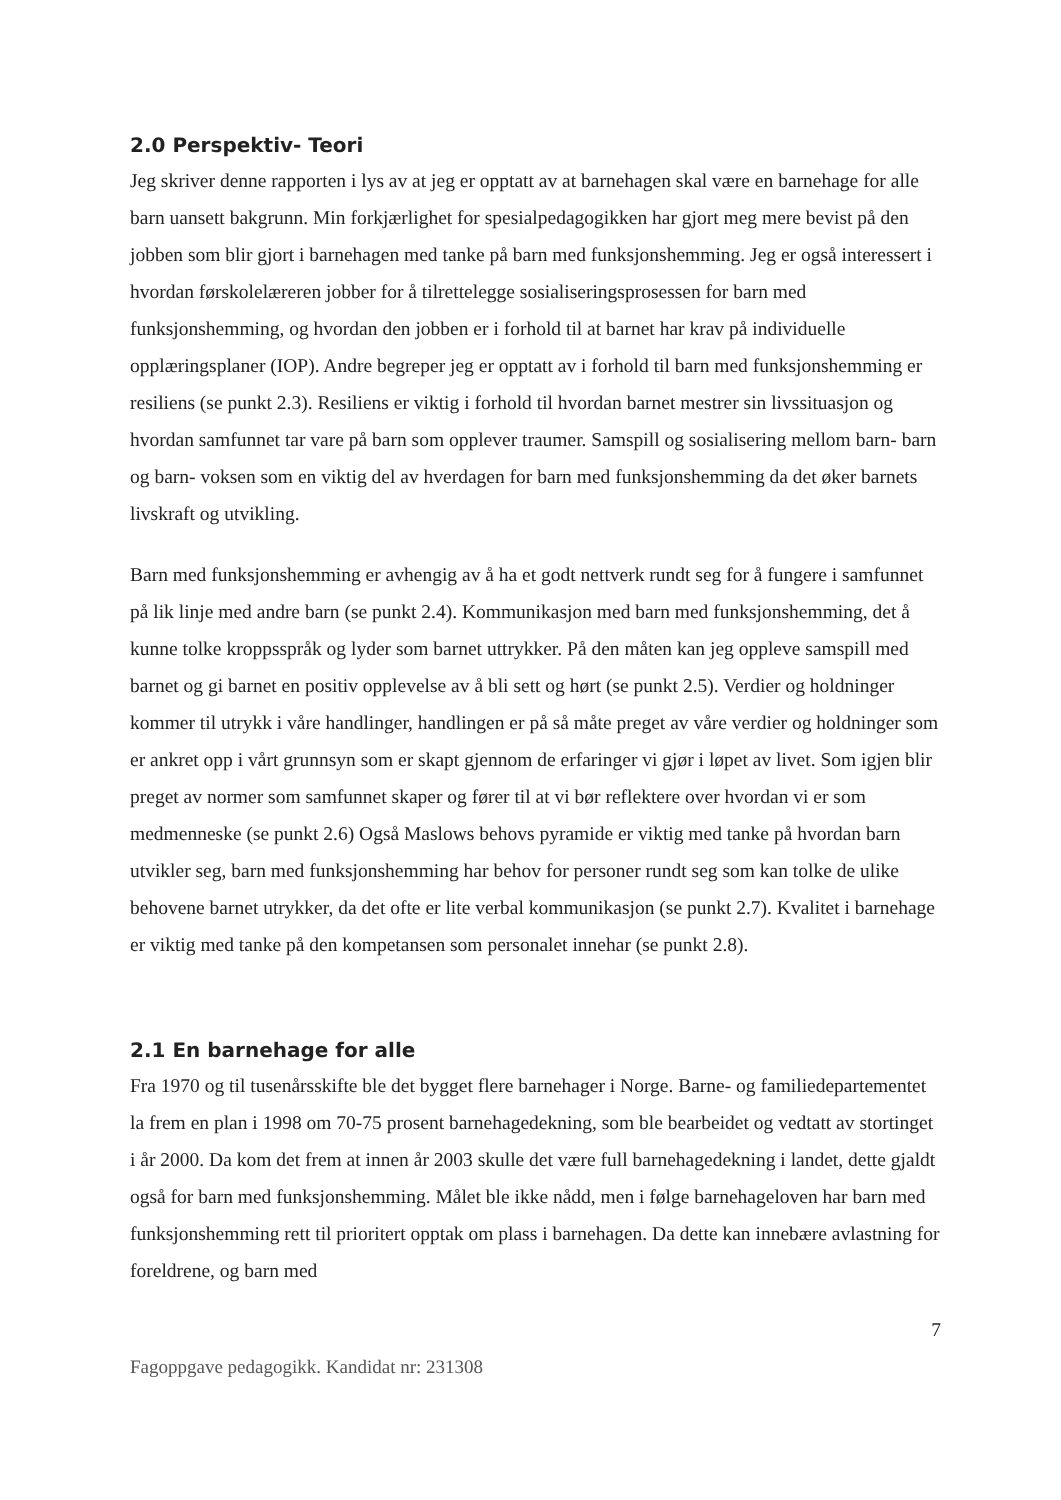2.0 Perspektiv- Teori
Jeg skriver denne rapporten i lys av at jeg er opptatt av at barnehagen skal være en barnehage for alle barn uansett bakgrunn. Min forkjærlighet for spesialpedagogikken har gjort meg mere bevist på den jobben som blir gjort i barnehagen med tanke på barn med funksjonshemming. Jeg er også interessert i hvordan førskolelæreren jobber for å tilrettelegge sosialiseringsprosessen for barn med funksjonshemming, og hvordan den jobben er i forhold til at barnet har krav på individuelle opplæringsplaner (IOP). Andre begreper jeg er opptatt av i forhold til barn med funksjonshemming er resiliens (se punkt 2.3). Resiliens er viktig i forhold til hvordan barnet mestrer sin livssituasjon og hvordan samfunnet tar vare på barn som opplever traumer. Samspill og sosialisering mellom barn- barn og barn- voksen som en viktig del av hverdagen for barn med funksjonshemming da det øker barnets livskraft og utvikling.
Barn med funksjonshemming er avhengig av å ha et godt nettverk rundt seg for å fungere i samfunnet på lik linje med andre barn (se punkt 2.4). Kommunikasjon med barn med funksjonshemming, det å kunne tolke kroppsspråk og lyder som barnet uttrykker. På den måten kan jeg oppleve samspill med barnet og gi barnet en positiv opplevelse av å bli sett og hørt (se punkt 2.5). Verdier og holdninger kommer til utrykk i våre handlinger, handlingen er på så måte preget av våre verdier og holdninger som er ankret opp i vårt grunnsyn som er skapt gjennom de erfaringer vi gjør i løpet av livet. Som igjen blir preget av normer som samfunnet skaper og fører til at vi bør reflektere over hvordan vi er som medmenneske (se punkt 2.6) Også Maslows behovs pyramide er viktig med tanke på hvordan barn utvikler seg, barn med funksjonshemming har behov for personer rundt seg som kan tolke de ulike behovene barnet utrykker, da det ofte er lite verbal kommunikasjon (se punkt 2.7). Kvalitet i barnehage er viktig med tanke på den kompetansen som personalet innehar (se punkt 2.8).
2.1 En barnehage for alle
Fra 1970 og til tusenårsskifte ble det bygget flere barnehager i Norge. Barne- og familiedepartementet la frem en plan i 1998 om 70-75 prosent barnehagedekning, som ble bearbeidet og vedtatt av stortinget i år 2000. Da kom det frem at innen år 2003 skulle det være full barnehagedekning i landet, dette gjaldt også for barn med funksjonshemming. Målet ble ikke nådd, men i følge barnehageloven har barn med funksjonshemming rett til prioritert opptak om plass i barnehagen. Da dette kan innebære avlastning for foreldrene, og barn med
7
Fagoppgave pedagogikk. Kandidat nr: 231308